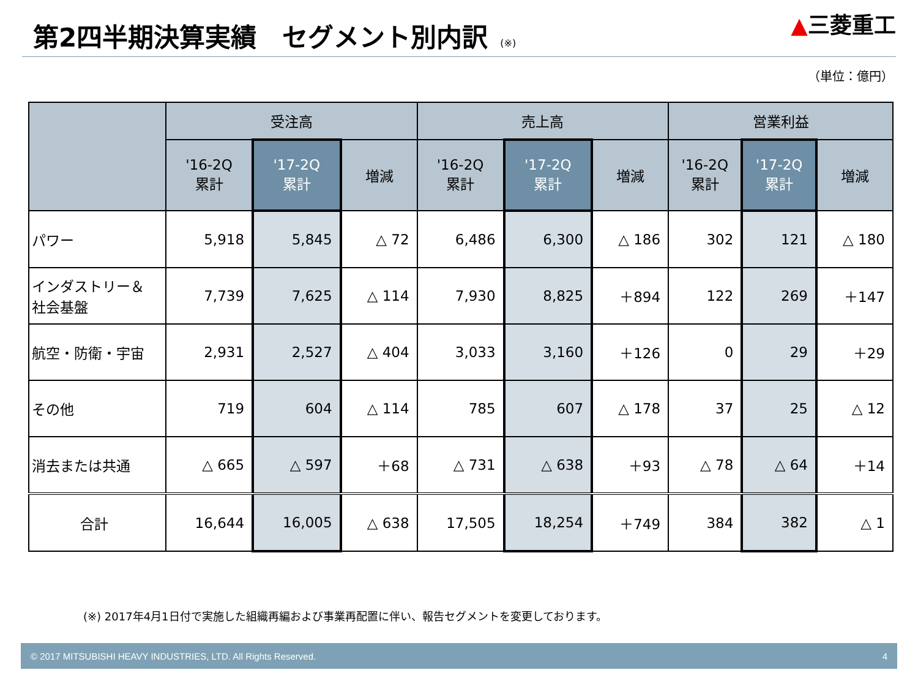第2四半期決算実績　セグメント別内訳 (※)
▲三菱重工
（単位：億円）
| | 受注高 | | | 売上高 | | | 営業利益 | | |
| --- | --- | --- | --- | --- | --- | --- | --- | --- | --- |
| | '16-2Q 累計 | '17-2Q 累計 | 増減 | '16-2Q 累計 | '17-2Q 累計 | 増減 | '16-2Q 累計 | '17-2Q 累計 | 増減 |
| パワー | 5,918 | 5,845 | △ 72 | 6,486 | 6,300 | △ 186 | 302 | 121 | △ 180 |
| インダストリー＆ 社会基盤 | 7,739 | 7,625 | △ 114 | 7,930 | 8,825 | ＋894 | 122 | 269 | ＋147 |
| 航空・防衛・宇宙 | 2,931 | 2,527 | △ 404 | 3,033 | 3,160 | ＋126 | 0 | 29 | ＋29 |
| その他 | 719 | 604 | △ 114 | 785 | 607 | △ 178 | 37 | 25 | △ 12 |
| 消去または共通 | △ 665 | △ 597 | ＋68 | △ 731 | △ 638 | ＋93 | △ 78 | △ 64 | ＋14 |
| 合計 | 16,644 | 16,005 | △ 638 | 17,505 | 18,254 | ＋749 | 384 | 382 | △ 1 |
(※) 2017年4月1日付で実施した組織再編および事業再配置に伴い、報告セグメントを変更しております。
© 2017 MITSUBISHI HEAVY INDUSTRIES, LTD. All Rights Reserved. 4